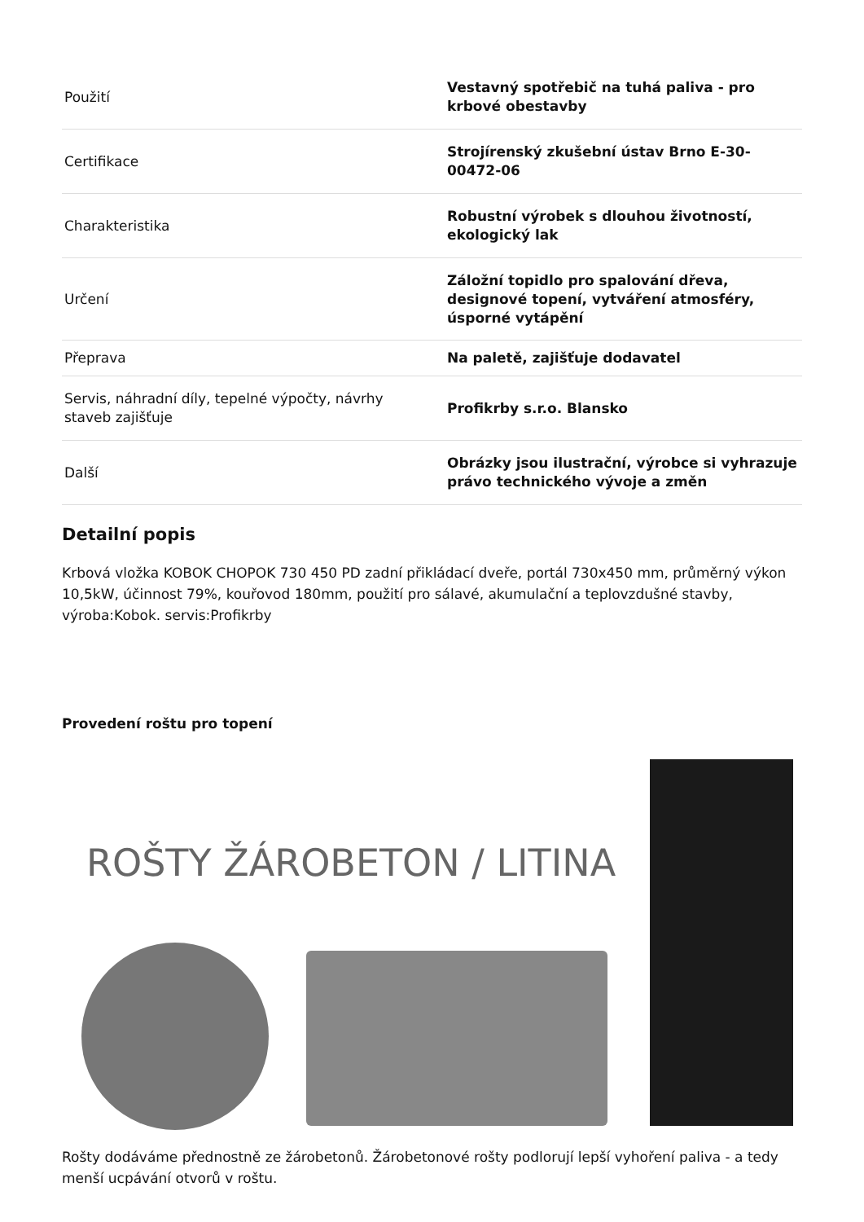| Použití | Vestavný spotřebič na tuhá paliva - pro krbové obestavby |
| Certifikace | Strojírenský zkušební ústav Brno E-30-00472-06 |
| Charakteristika | Robustní výrobek s dlouhou životností, ekologický lak |
| Určení | Záložní topidlo pro spalování dřeva, designové topení, vytváření atmosféry, úsporné vytápění |
| Přeprava | Na paletě, zajišťuje dodavatel |
| Servis, náhradní díly, tepelné výpočty, návrhy staveb zajišťuje | Profikrby s.r.o. Blansko |
| Další | Obrázky jsou ilustrační, výrobce si vyhrazuje právo technického vývoje a změn |
Detailní popis
Krbová vložka KOBOK CHOPOK 730 450 PD zadní přikládací dveře, portál 730x450 mm, průměrný výkon 10,5kW, účinnost 79%, kouřovod 180mm, použití pro sálavé, akumulační a teplovzdušné stavby, výroba:Kobok. servis:Profikrby
Provedení roštu pro topení
ROŠTY ŽÁROBETON / LITINA
Rošty dodáváme přednostně ze žárobetonů. Žárobetonové rošty podlorují lepší vyhoření paliva - a tedy menší ucpávání otvorů v roštu.